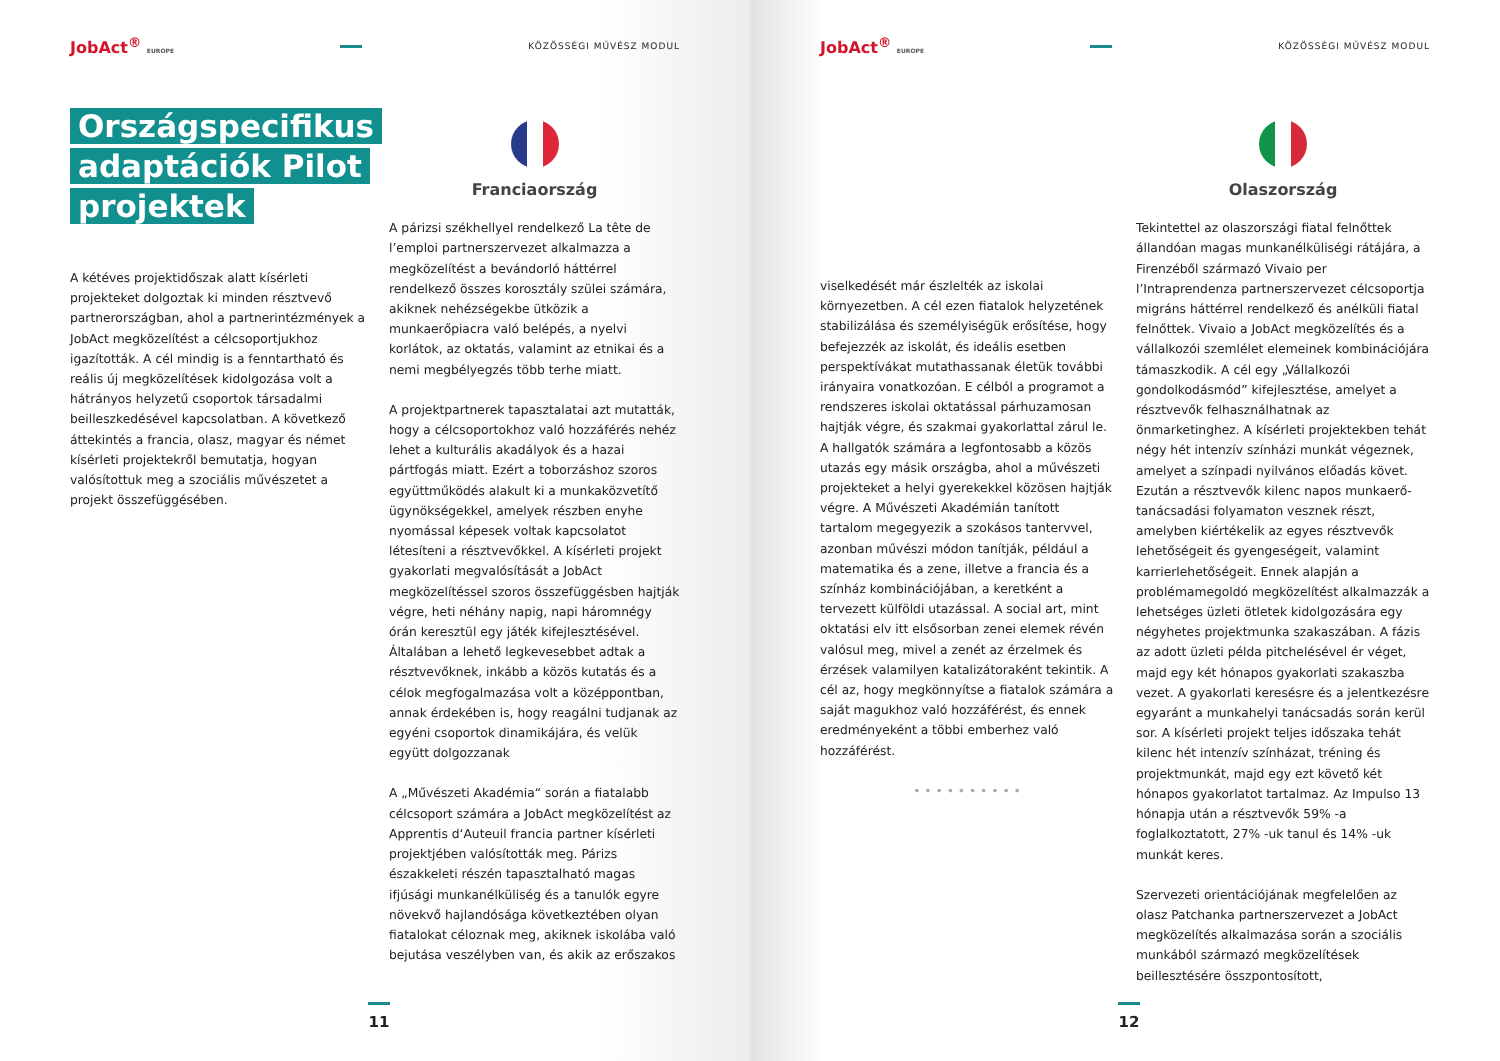JobAct<sup>®</sup> EUROPE
KÖZÖSSÉGI MŰVÉSZ MODUL
Országspecifikus adaptációk Pilot projektek
A kétéves projektidőszak alatt kísérleti projekteket dolgoztak ki minden résztvevő partnerországban, ahol a partnerintézmények a JobAct megközelítést a célcsoportjukhoz igazították. A cél mindig is a fenntartható és reális új megközelítések kidolgozása volt a hátrányos helyzetű csoportok társadalmi beilleszkedésével kapcsolatban. A következő áttekintés a francia, olasz, magyar és német kísérleti projektekről bemutatja, hogyan valósítottuk meg a szociális művészetet a projekt összefüggésében.
Franciaország
A párizsi székhellyel rendelkező La tête de l’emploi partnerszervezet alkalmazza a megközelítést a bevándorló háttérrel rendelkező összes korosztály szülei számára, akiknek nehézségekbe ütközik a munkaerőpiacra való belépés, a nyelvi korlátok, az oktatás, valamint az etnikai és a nemi megbélyegzés több terhe miatt.
A projektpartnerek tapasztalatai azt mutatták, hogy a célcsoportokhoz való hozzáférés nehéz lehet a kulturális akadályok és a hazai pártfogás miatt. Ezért a toborzáshoz szoros együttműködés alakult ki a munkaközvetítő ügynökségekkel, amelyek részben enyhe nyomással képesek voltak kapcsolatot létesíteni a résztvevőkkel. A kísérleti projekt gyakorlati megvalósítását a JobAct megközelítéssel szoros összefüggésben hajtják végre, heti néhány napig, napi háromnégy órán keresztül egy játék kifejlesztésével. Általában a lehető legkevesebbet adtak a résztvevőknek, inkább a közös kutatás és a célok megfogalmazása volt a középpontban, annak érdekében is, hogy reagálni tudjanak az egyéni csoportok dinamikájára, és velük együtt dolgozzanak
A „Művészeti Akadémia“ során a fiatalabb célcsoport számára a JobAct megközelítést az Apprentis d‘Auteuil francia partner kísérleti projektjében valósították meg. Párizs északkeleti részén tapasztalható magas ifjúsági munkanélküliség és a tanulók egyre növekvő hajlandósága következtében olyan fiatalokat céloznak meg, akiknek iskolába való bejutása veszélyben van, és akik az erőszakos
11
JobAct<sup>®</sup> EUROPE
KÖZÖSSÉGI MŰVÉSZ MODUL
viselkedését már észlelték az iskolai környezetben. A cél ezen fiatalok helyzetének stabilizálása és személyiségük erősítése, hogy befejezzék az iskolát, és ideális esetben perspektívákat mutathassanak életük további irányaira vonatkozóan. E célból a programot a rendszeres iskolai oktatással párhuzamosan hajtják végre, és szakmai gyakorlattal zárul le. A hallgatók számára a legfontosabb a közös utazás egy másik országba, ahol a művészeti projekteket a helyi gyerekekkel közösen hajtják végre. A Művészeti Akadémián tanított tartalom megegyezik a szokásos tantervvel, azonban művészi módon tanítják, például a matematika és a zene, illetve a francia és a színház kombinációjában, a keretként a tervezett külföldi utazással. A social art, mint oktatási elv itt elsősorban zenei elemek révén valósul meg, mivel a zenét az érzelmek és érzések valamilyen katalizátoraként tekintik. A cél az, hogy megkönnyítse a fiatalok számára a saját magukhoz való hozzáférést, és ennek eredményeként a többi emberhez való hozzáférést.
• • • • • • • • • •
Olaszország
Tekintettel az olaszországi fiatal felnőttek állandóan magas munkanélküliségi rátájára, a Firenzéből származó Vivaio per l’Intraprendenza partnerszervezet célcsoportja migráns háttérrel rendelkező és anélküli fiatal felnőttek. Vivaio a JobAct megközelítés és a vállalkozói szemlélet elemeinek kombinációjára támaszkodik. A cél egy „Vállalkozói gondolkodásmód” kifejlesztése, amelyet a résztvevők felhasználhatnak az önmarketinghez. A kísérleti projektekben tehát négy hét intenzív színházi munkát végeznek, amelyet a színpadi nyilvános előadás követ. Ezután a résztvevők kilenc napos munkaerő-tanácsadási folyamaton vesznek részt, amelyben kiértékelik az egyes résztvevők lehetőségeit és gyengeségeit, valamint karrierlehetőségeit. Ennek alapján a problémamegoldó megközelítést alkalmazzák a lehetséges üzleti ötletek kidolgozására egy négyhetes projektmunka szakaszában. A fázis az adott üzleti példa pitchelésével ér véget, majd egy két hónapos gyakorlati szakaszba vezet. A gyakorlati keresésre és a jelentkezésre egyaránt a munkahelyi tanácsadás során kerül sor. A kísérleti projekt teljes időszaka tehát kilenc hét intenzív színházat, tréning és projektmunkát, majd egy ezt követő két hónapos gyakorlatot tartalmaz. Az Impulso 13 hónapja után a résztvevők 59% -a foglalkoztatott, 27% -uk tanul és 14% -uk munkát keres.
Szervezeti orientációjának megfelelően az olasz Patchanka partnerszervezet a JobAct megközelítés alkalmazása során a szociális munkából származó megközelítések beillesztésére összpontosított,
12